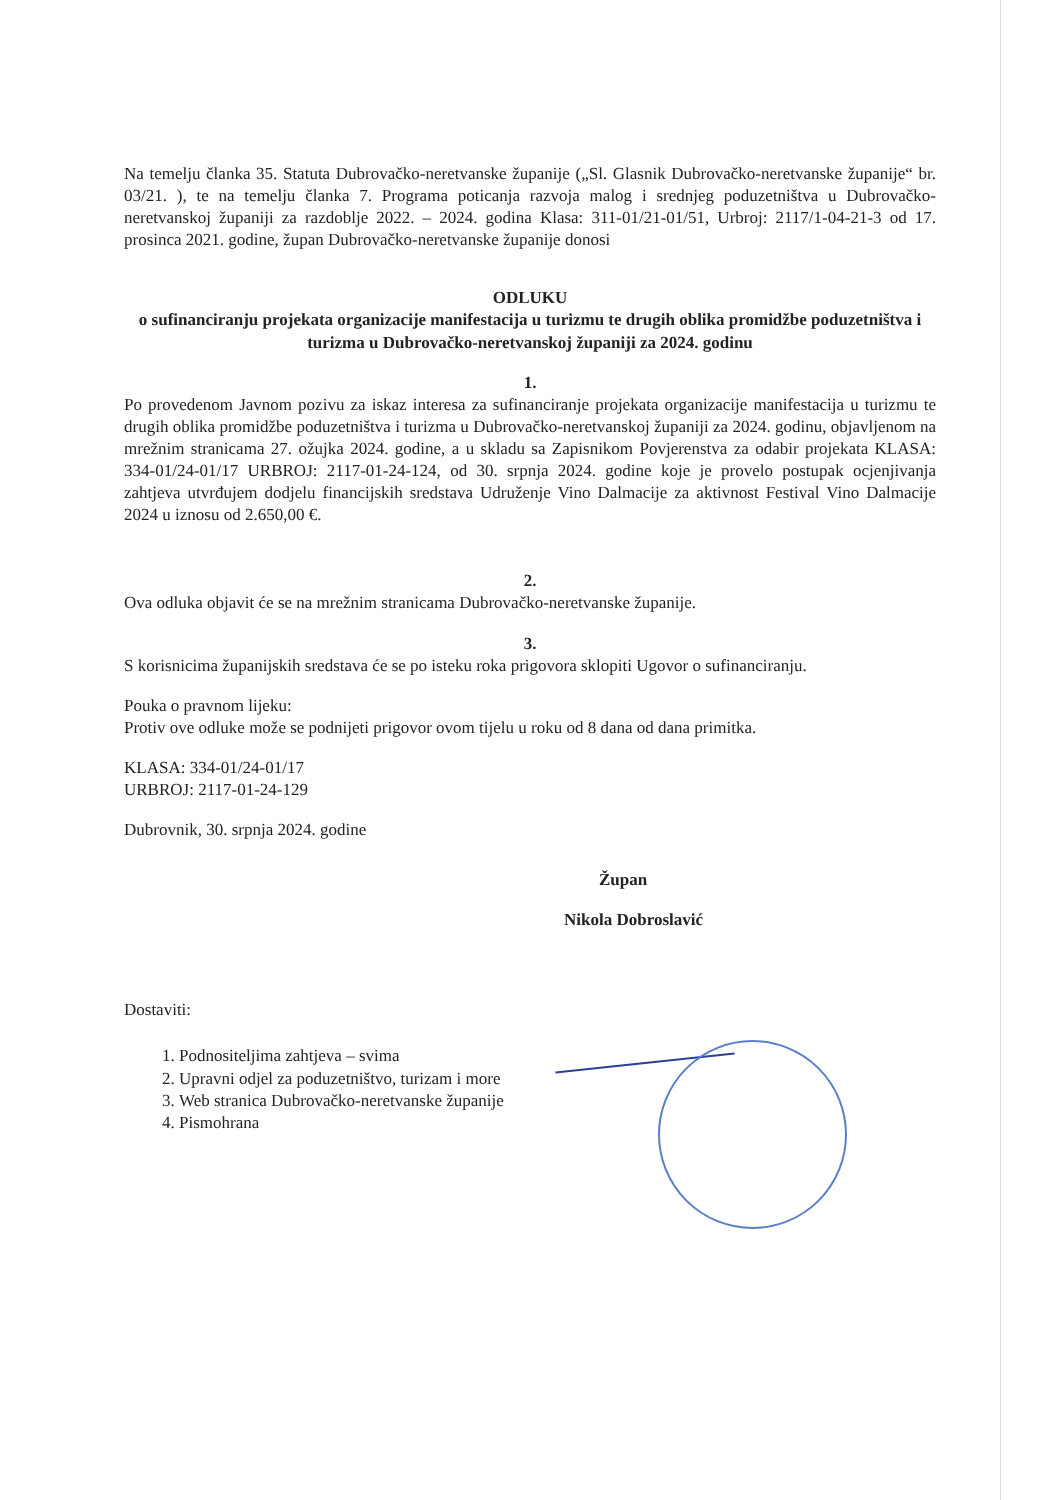Na temelju članka 35. Statuta Dubrovačko-neretvanske županije („Sl. Glasnik Dubrovačko-neretvanske županije“ br. 03/21. ), te na temelju članka 7. Programa poticanja razvoja malog i srednjeg poduzetništva u Dubrovačko-neretvanskoj županiji za razdoblje 2022. – 2024. godina Klasa: 311-01/21-01/51, Urbroj: 2117/1-04-21-3 od 17. prosinca 2021. godine, župan Dubrovačko-neretvanske županije donosi
ODLUKU
o sufinanciranju projekata organizacije manifestacija u turizmu te drugih oblika promidžbe poduzetništva i turizma u Dubrovačko-neretvanskoj županiji za 2024. godinu
1.
Po provedenom Javnom pozivu za iskaz interesa za sufinanciranje projekata organizacije manifestacija u turizmu te drugih oblika promidžbe poduzetništva i turizma u Dubrovačko-neretvanskoj županiji za 2024. godinu, objavljenom na mrežnim stranicama 27. ožujka 2024. godine, a u skladu sa Zapisnikom Povjerenstva za odabir projekata KLASA: 334-01/24-01/17 URBROJ: 2117-01-24-124, od 30. srpnja 2024. godine koje je provelo postupak ocjenjivanja zahtjeva utvrđujem dodjelu financijskih sredstava Udruženje Vino Dalmacije za aktivnost Festival Vino Dalmacije 2024 u iznosu od 2.650,00 €.
2.
Ova odluka objavit će se na mrežnim stranicama Dubrovačko-neretvanske županije.
3.
S korisnicima županijskih sredstava će se po isteku roka prigovora sklopiti Ugovor o sufinanciranju.
Pouka o pravnom lijeku:
Protiv ove odluke može se podnijeti prigovor ovom tijelu u roku od 8 dana od dana primitka.
KLASA: 334-01/24-01/17
URBROJ: 2117-01-24-129
Dubrovnik, 30. srpnja 2024. godine
Župan
Nikola Dobroslavić
Dostaviti:
1. Podnositeljima zahtjeva – svima
2. Upravni odjel za poduzetništvo, turizam i more
3. Web stranica Dubrovačko-neretvanske županije
4. Pismohrana